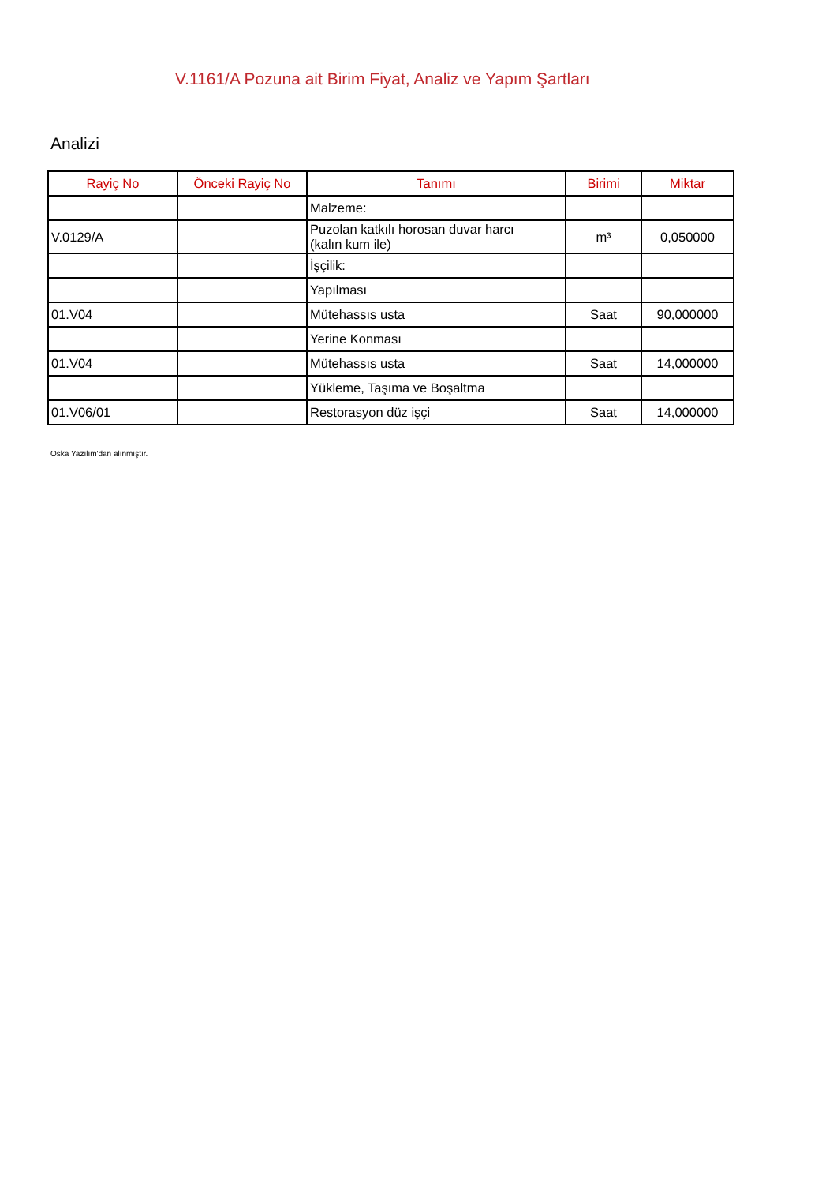V.1161/A Pozuna ait Birim Fiyat, Analiz ve Yapım Şartları
Analizi
| Rayiç No | Önceki Rayiç No | Tanımı | Birimi | Miktar |
| --- | --- | --- | --- | --- |
| | | Malzeme: | | |
| V.0129/A | | Puzolan katkılı horosan duvar harcı (kalın kum ile) | m³ | 0,050000 |
| | | İşçilik: | | |
| | | Yapılması | | |
| 01.V04 | | Mütehassıs usta | Saat | 90,000000 |
| | | Yerine Konması | | |
| 01.V04 | | Mütehassıs usta | Saat | 14,000000 |
| | | Yükleme, Taşıma ve Boşaltma | | |
| 01.V06/01 | | Restorasyon düz işçi | Saat | 14,000000 |
Oska Yazılım'dan alınmıştır.